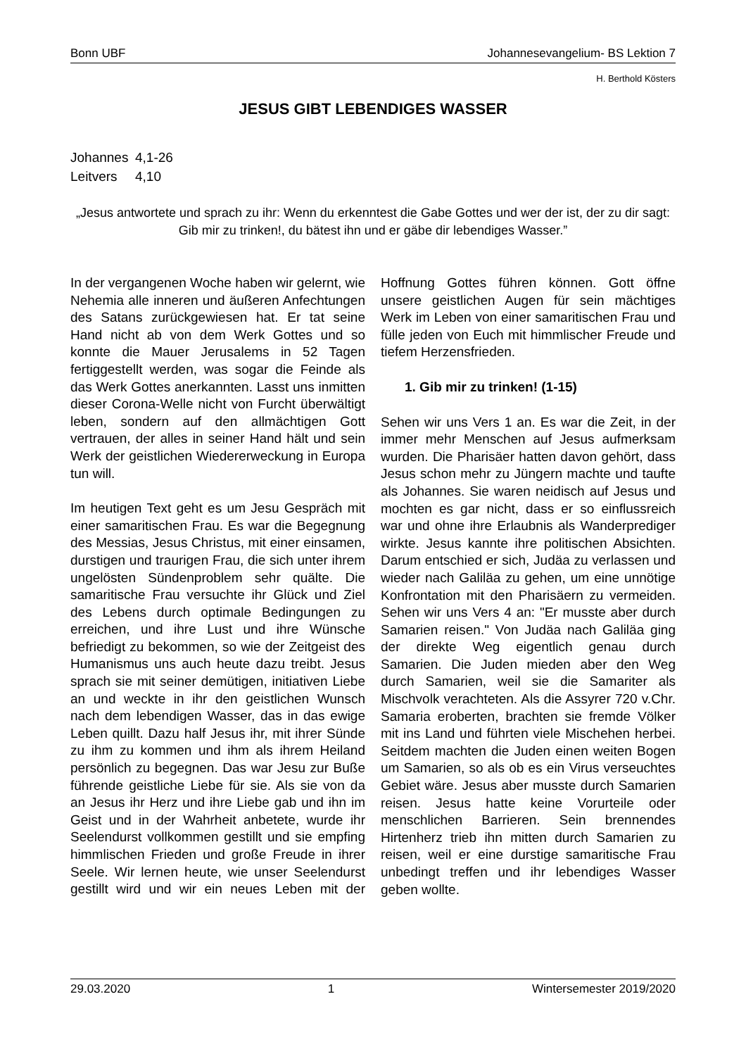Bonn UBF Johannesevangelium- BS Lektion 7
H. Berthold Kösters
JESUS GIBT LEBENDIGES WASSER
Johannes 4,1-26
Leitvers 4,10
„Jesus antwortete und sprach zu ihr: Wenn du erkenntest die Gabe Gottes und wer der ist, der zu dir sagt: Gib mir zu trinken!, du bätest ihn und er gäbe dir lebendiges Wasser.”
In der vergangenen Woche haben wir gelernt, wie Nehemia alle inneren und äußeren Anfechtungen des Satans zurückgewiesen hat. Er tat seine Hand nicht ab von dem Werk Gottes und so konnte die Mauer Jerusalems in 52 Tagen fertiggestellt werden, was sogar die Feinde als das Werk Gottes anerkannten. Lasst uns inmitten dieser Corona-Welle nicht von Furcht überwältigt leben, sondern auf den allmächtigen Gott vertrauen, der alles in seiner Hand hält und sein Werk der geistlichen Wiedererweckung in Europa tun will.
Im heutigen Text geht es um Jesu Gespräch mit einer samaritischen Frau. Es war die Begegnung des Messias, Jesus Christus, mit einer einsamen, durstigen und traurigen Frau, die sich unter ihrem ungelösten Sündenproblem sehr quälte. Die samaritische Frau versuchte ihr Glück und Ziel des Lebens durch optimale Bedingungen zu erreichen, und ihre Lust und ihre Wünsche befriedigt zu bekommen, so wie der Zeitgeist des Humanismus uns auch heute dazu treibt. Jesus sprach sie mit seiner demütigen, initiativen Liebe an und weckte in ihr den geistlichen Wunsch nach dem lebendigen Wasser, das in das ewige Leben quillt. Dazu half Jesus ihr, mit ihrer Sünde zu ihm zu kommen und ihm als ihrem Heiland persönlich zu begegnen. Das war Jesu zur Buße führende geistliche Liebe für sie. Als sie von da an Jesus ihr Herz und ihre Liebe gab und ihn im Geist und in der Wahrheit anbetete, wurde ihr Seelendurst vollkommen gestillt und sie empfing himmlischen Frieden und große Freude in ihrer Seele. Wir lernen heute, wie unser Seelendurst gestillt wird und wir ein neues Leben mit der Hoffnung Gottes führen können. Gott öffne unsere geistlichen Augen für sein mächtiges Werk im Leben von einer samaritischen Frau und fülle jeden von Euch mit himmlischer Freude und tiefem Herzensfrieden.
1. Gib mir zu trinken! (1-15)
Sehen wir uns Vers 1 an. Es war die Zeit, in der immer mehr Menschen auf Jesus aufmerksam wurden. Die Pharisäer hatten davon gehört, dass Jesus schon mehr zu Jüngern machte und taufte als Johannes. Sie waren neidisch auf Jesus und mochten es gar nicht, dass er so einflussreich war und ohne ihre Erlaubnis als Wanderprediger wirkte. Jesus kannte ihre politischen Absichten. Darum entschied er sich, Judäa zu verlassen und wieder nach Galiläa zu gehen, um eine unnötige Konfrontation mit den Pharisäern zu vermeiden. Sehen wir uns Vers 4 an: "Er musste aber durch Samarien reisen." Von Judäa nach Galiläa ging der direkte Weg eigentlich genau durch Samarien. Die Juden mieden aber den Weg durch Samarien, weil sie die Samariter als Mischvolk verachteten. Als die Assyrer 720 v.Chr. Samaria eroberten, brachten sie fremde Völker mit ins Land und führten viele Mischehen herbei. Seitdem machten die Juden einen weiten Bogen um Samarien, so als ob es ein Virus verseuchtes Gebiet wäre. Jesus aber musste durch Samarien reisen. Jesus hatte keine Vorurteile oder menschlichen Barrieren. Sein brennendes Hirtenherz trieb ihn mitten durch Samarien zu reisen, weil er eine durstige samaritische Frau unbedingt treffen und ihr lebendiges Wasser geben wollte.
29.03.2020 1 Wintersemester 2019/2020